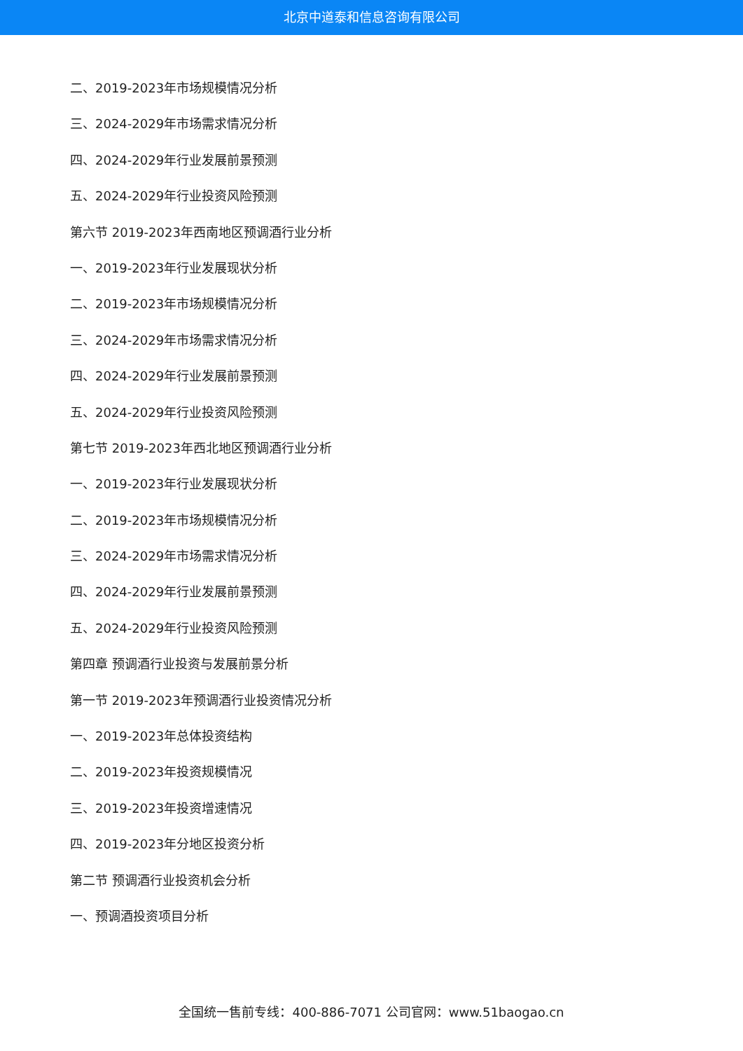北京中道泰和信息咨询有限公司
二、2019-2023年市场规模情况分析
三、2024-2029年市场需求情况分析
四、2024-2029年行业发展前景预测
五、2024-2029年行业投资风险预测
第六节 2019-2023年西南地区预调酒行业分析
一、2019-2023年行业发展现状分析
二、2019-2023年市场规模情况分析
三、2024-2029年市场需求情况分析
四、2024-2029年行业发展前景预测
五、2024-2029年行业投资风险预测
第七节 2019-2023年西北地区预调酒行业分析
一、2019-2023年行业发展现状分析
二、2019-2023年市场规模情况分析
三、2024-2029年市场需求情况分析
四、2024-2029年行业发展前景预测
五、2024-2029年行业投资风险预测
第四章 预调酒行业投资与发展前景分析
第一节 2019-2023年预调酒行业投资情况分析
一、2019-2023年总体投资结构
二、2019-2023年投资规模情况
三、2019-2023年投资增速情况
四、2019-2023年分地区投资分析
第二节 预调酒行业投资机会分析
一、预调酒投资项目分析
全国统一售前专线：400-886-7071 公司官网：www.51baogao.cn